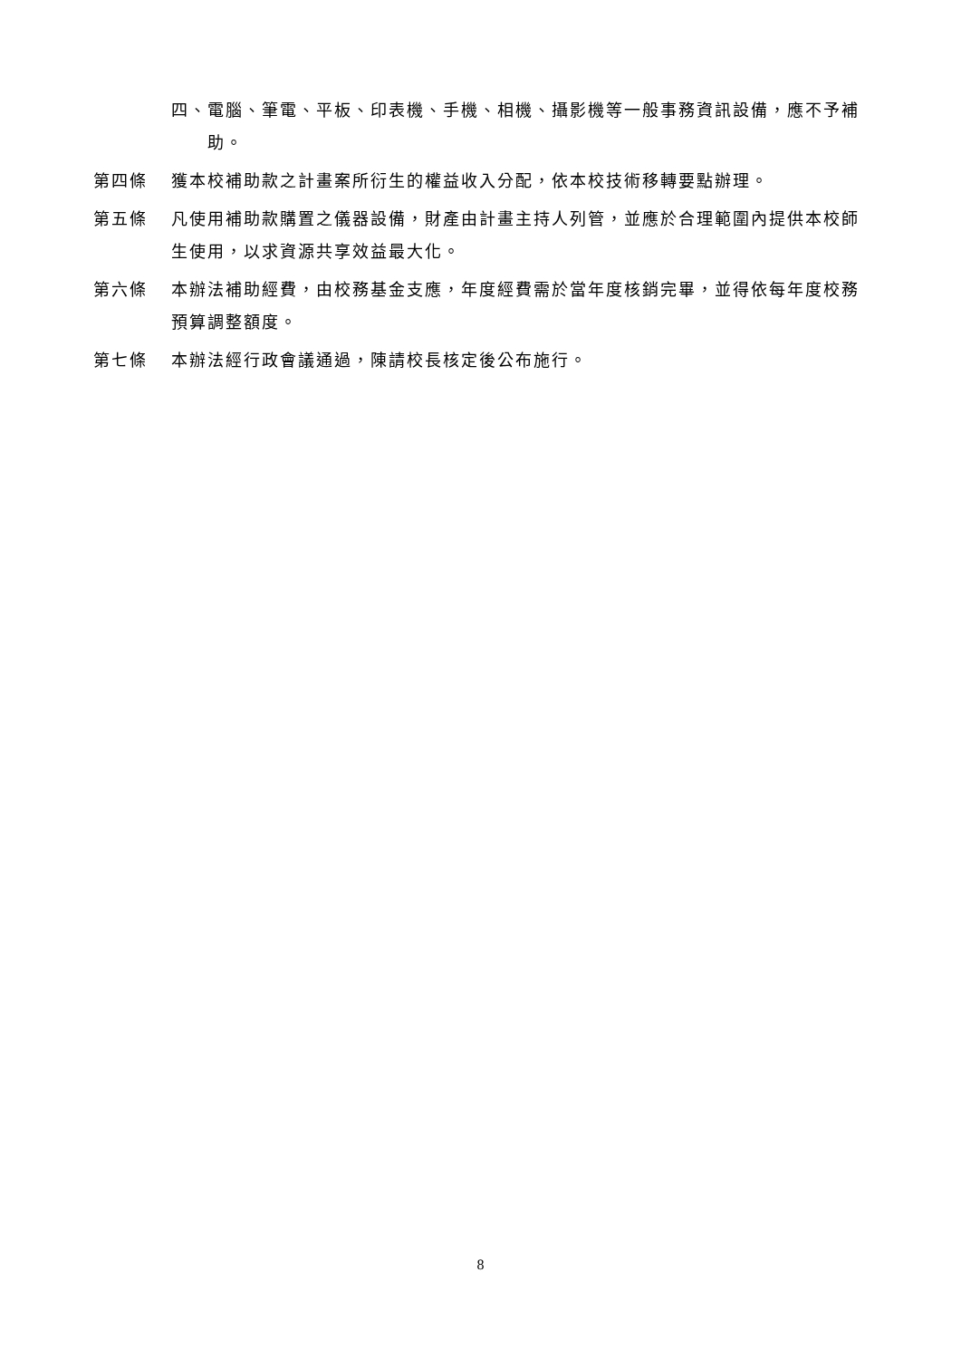四、電腦、筆電、平板、印表機、手機、相機、攝影機等一般事務資訊設備，應不予補助。
第四條 獲本校補助款之計畫案所衍生的權益收入分配，依本校技術移轉要點辦理。
第五條 凡使用補助款購置之儀器設備，財產由計畫主持人列管，並應於合理範圍內提供本校師生使用，以求資源共享效益最大化。
第六條 本辦法補助經費，由校務基金支應，年度經費需於當年度核銷完畢，並得依每年度校務預算調整額度。
第七條 本辦法經行政會議通過，陳請校長核定後公布施行。
8